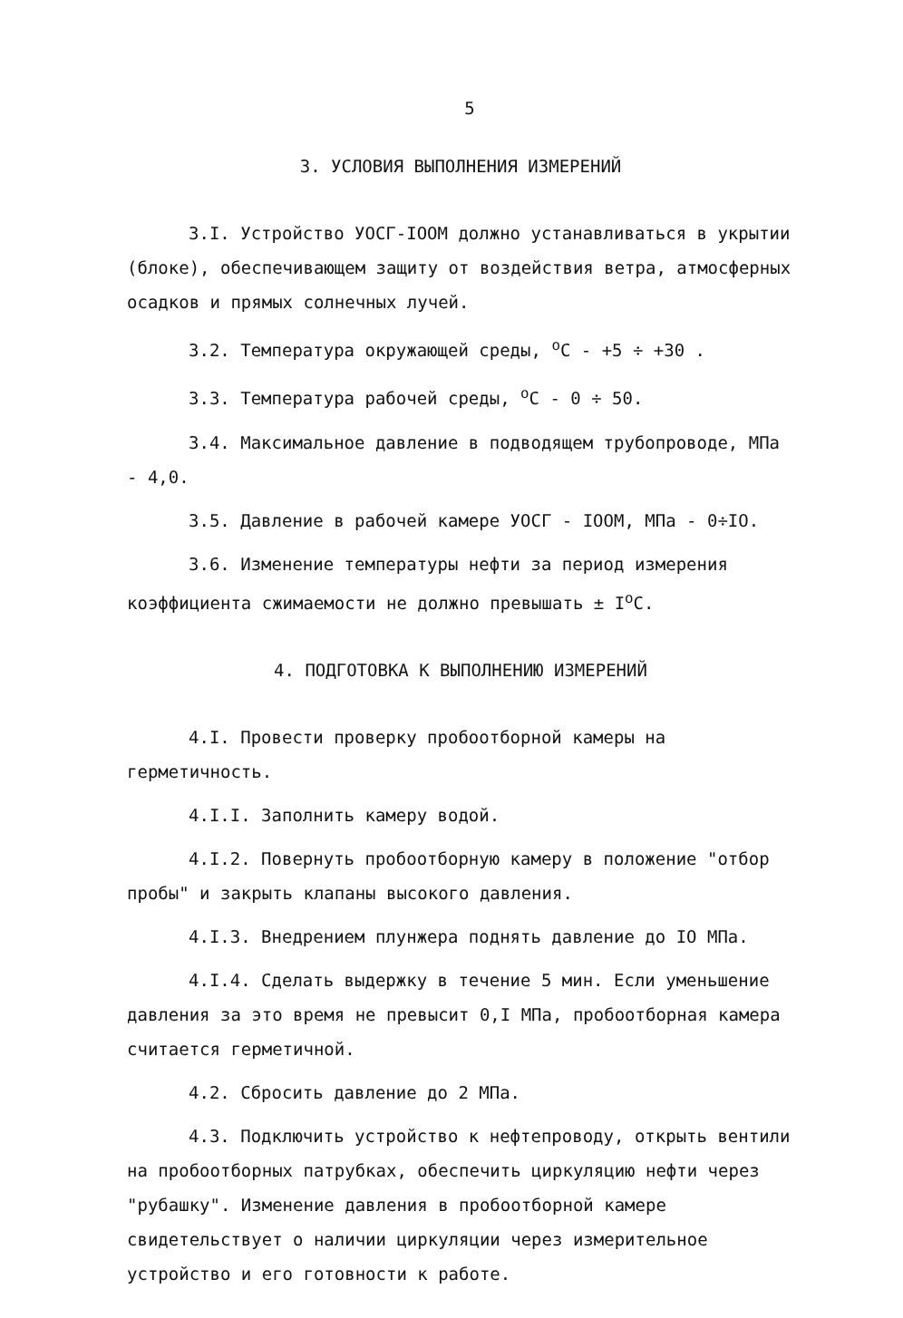5
3. УСЛОВИЯ ВЫПОЛНЕНИЯ ИЗМЕРЕНИЙ
3.I. Устройство УОСГ-IOOM должно устанавливаться в укрытии (блоке), обеспечивающем защиту от воздействия ветра, атмосферных осадков и прямых солнечных лучей.
3.2. Температура окружающей среды, <sup>о</sup>С - +5 ÷ +30 .
3.3. Температура рабочей среды, <sup>о</sup>С - 0 ÷ 50.
3.4. Максимальное давление в подводящем трубопроводе, МПа - 4,0.
3.5. Давление в рабочей камере УОСГ - IOOM, МПа - 0÷IO.
3.6. Изменение температуры нефти за период измерения коэффициента сжимаемости не должно превышать ± I<sup>о</sup>С.
4. ПОДГОТОВКА К ВЫПОЛНЕНИЮ ИЗМЕРЕНИЙ
4.I. Провести проверку пробоотборной камеры на герметичность.
4.I.I. Заполнить камеру водой.
4.I.2. Повернуть пробоотборную камеру в положение "отбор пробы" и закрыть клапаны высокого давления.
4.I.3. Внедрением плунжера поднять давление до IO МПа.
4.I.4. Сделать выдержку в течение 5 мин. Если уменьшение давления за это время не превысит 0,I МПа, пробоотборная камера считается герметичной.
4.2. Сбросить давление до 2 МПа.
4.3. Подключить устройство к нефтепроводу, открыть вентили на пробоотборных патрубках, обеспечить циркуляцию нефти через "рубашку". Изменение давления в пробоотборной камере свидетельствует о наличии циркуляции через измерительное устройство и его готовности к работе.